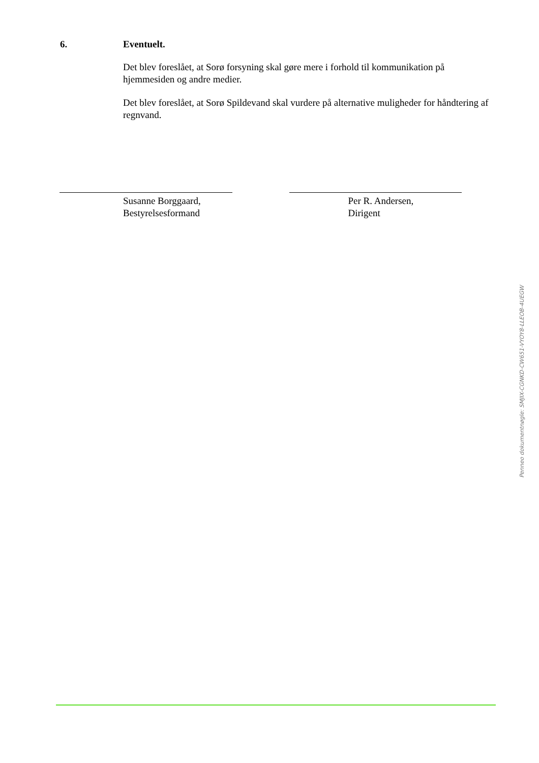6. Eventuelt.
Det blev foreslået, at Sorø forsyning skal gøre mere i forhold til kommunikation på hjemmesiden og andre medier.
Det blev foreslået, at Sorø Spildevand skal vurdere på alternative muligheder for håndtering af regnvand.
Susanne Borggaard,
Bestyrelsesformand
Per R. Andersen,
Dirigent
Penneo dokumentnøgle: SMJIX-CGNKD-CW651-VYOY8-LLEOB-4UEGW